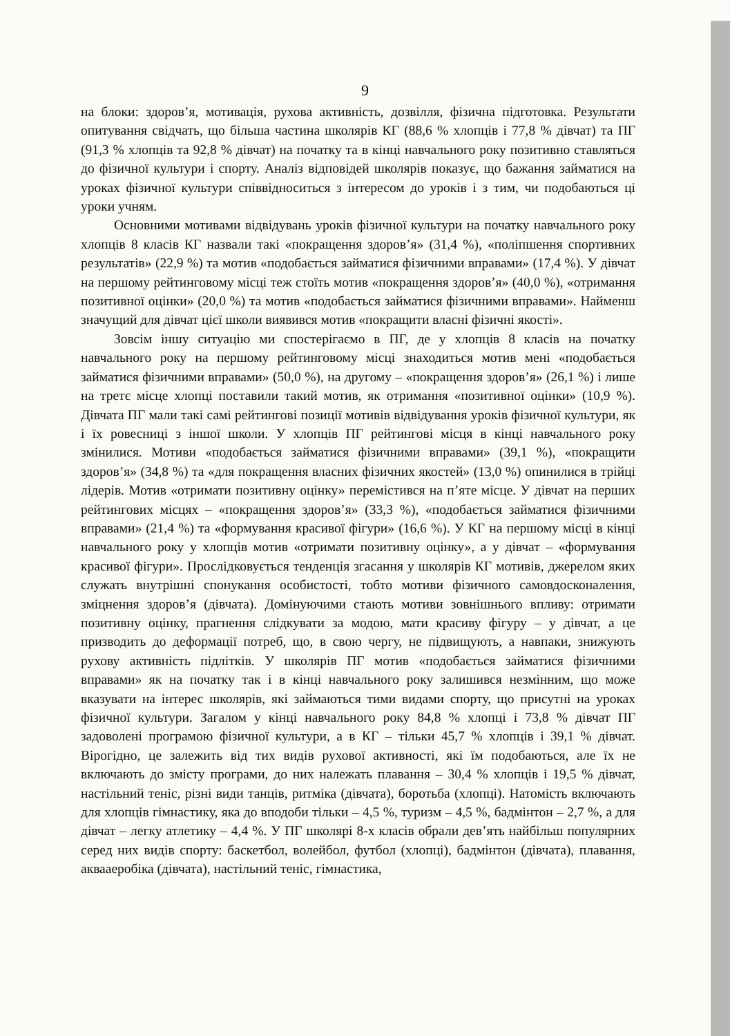9
на блоки: здоров’я, мотивація, рухова активність, дозвілля, фізична підготовка. Результати опитування свідчать, що більша частина школярів КГ (88,6 % хлопців і 77,8 % дівчат) та ПГ (91,3 % хлопців та 92,8 % дівчат) на початку та в кінці навчального року позитивно ставляться до фізичної культури і спорту. Аналіз відповідей школярів показує, що бажання займатися на уроках фізичної культури співвідноситься з інтересом до уроків і з тим, чи подобаються ці уроки учням.
Основними мотивами відвідувань уроків фізичної культури на початку навчального року хлопців 8 класів КГ назвали такі «покращення здоров’я» (31,4 %), «поліпшення спортивних результатів» (22,9 %) та мотив «подобається займатися фізичними вправами» (17,4 %). У дівчат на першому рейтинговому місці теж стоїть мотив «покращення здоров’я» (40,0 %), «отримання позитивної оцінки» (20,0 %) та мотив «подобається займатися фізичними вправами». Найменш значущий для дівчат цієї школи виявився мотив «покращити власні фізичні якості».
Зовсім іншу ситуацію ми спостерігаємо в ПГ, де у хлопців 8 класів на початку навчального року на першому рейтинговому місці знаходиться мотив мені «подобається займатися фізичними вправами» (50,0 %), на другому – «покращення здоров’я» (26,1 %) і лише на третє місце хлопці поставили такий мотив, як отримання «позитивної оцінки» (10,9 %). Дівчата ПГ мали такі самі рейтингові позиції мотивів відвідування уроків фізичної культури, як і їх ровесниці з іншої школи. У хлопців ПГ рейтингові місця в кінці навчального року змінилися. Мотиви «подобається займатися фізичними вправами» (39,1 %), «покращити здоров’я» (34,8 %) та «для покращення власних фізичних якостей» (13,0 %) опинилися в трійці лідерів. Мотив «отримати позитивну оцінку» перемістився на п’яте місце. У дівчат на перших рейтингових місцях – «покращення здоров’я» (33,3 %), «подобається займатися фізичними вправами» (21,4 %) та «формування красивої фігури» (16,6 %). У КГ на першому місці в кінці навчального року у хлопців мотив «отримати позитивну оцінку», а у дівчат – «формування красивої фігури». Прослідковується тенденція згасання у школярів КГ мотивів, джерелом яких служать внутрішні спонукання особистості, тобто мотиви фізичного самовдосконалення, зміцнення здоров’я (дівчата). Домінуючими стають мотиви зовнішнього впливу: отримати позитивну оцінку, прагнення слідкувати за модою, мати красиву фігуру – у дівчат, а це призводить до деформації потреб, що, в свою чергу, не підвищують, а навпаки, знижують рухову активність підлітків. У школярів ПГ мотив «подобається займатися фізичними вправами» як на початку так і в кінці навчального року залишився незмінним, що може вказувати на інтерес школярів, які займаються тими видами спорту, що присутні на уроках фізичної культури. Загалом у кінці навчального року 84,8 % хлопці і 73,8 % дівчат ПГ задоволені програмою фізичної культури, а в КГ – тільки 45,7 % хлопців і 39,1 % дівчат. Вірогідно, це залежить від тих видів рухової активності, які їм подобаються, але їх не включають до змісту програми, до них належать плавання – 30,4 % хлопців і 19,5 % дівчат, настільний теніс, різні види танців, ритміка (дівчата), боротьба (хлопці). Натомість включають для хлопців гімнастику, яка до вподоби тільки – 4,5 %, туризм – 4,5 %, бадмінтон – 2,7 %, а для дівчат – легку атлетику – 4,4 %. У ПГ школярі 8-х класів обрали дев’ять найбільш популярних серед них видів спорту: баскетбол, волейбол, футбол (хлопці), бадмінтон (дівчата), плавання, аквааеробіка (дівчата), настільний теніс, гімнастика,